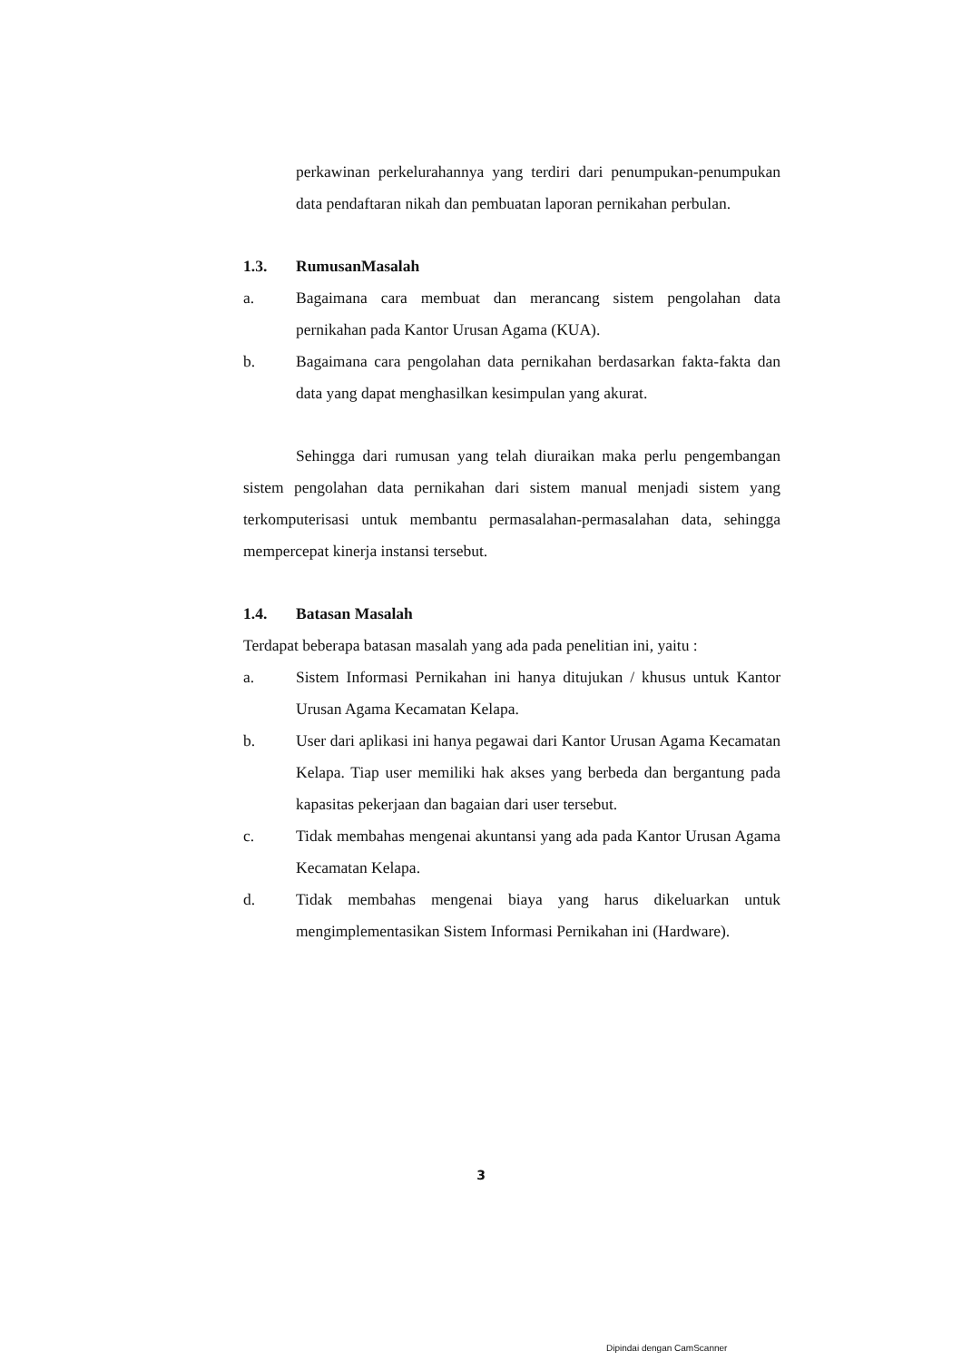perkawinan perkelurahannya yang terdiri dari penumpukan-penumpukan data pendaftaran nikah dan pembuatan laporan pernikahan perbulan.
1.3. RumusanMasalah
a. Bagaimana cara membuat dan merancang sistem pengolahan data pernikahan pada Kantor Urusan Agama (KUA).
b. Bagaimana cara pengolahan data pernikahan berdasarkan fakta-fakta dan data yang dapat menghasilkan kesimpulan yang akurat.
Sehingga dari rumusan yang telah diuraikan maka perlu pengembangan sistem pengolahan data pernikahan dari sistem manual menjadi sistem yang terkomputerisasi untuk membantu permasalahan-permasalahan data, sehingga mempercepat kinerja instansi tersebut.
1.4. Batasan Masalah
Terdapat beberapa batasan masalah yang ada pada penelitian ini, yaitu :
a. Sistem Informasi Pernikahan ini hanya ditujukan / khusus untuk Kantor Urusan Agama Kecamatan Kelapa.
b. User dari aplikasi ini hanya pegawai dari Kantor Urusan Agama Kecamatan Kelapa. Tiap user memiliki hak akses yang berbeda dan bergantung pada kapasitas pekerjaan dan bagaian dari user tersebut.
c. Tidak membahas mengenai akuntansi yang ada pada Kantor Urusan Agama Kecamatan Kelapa.
d. Tidak membahas mengenai biaya yang harus dikeluarkan untuk mengimplementasikan Sistem Informasi Pernikahan ini (Hardware).
3
Dipindai dengan CamScanner